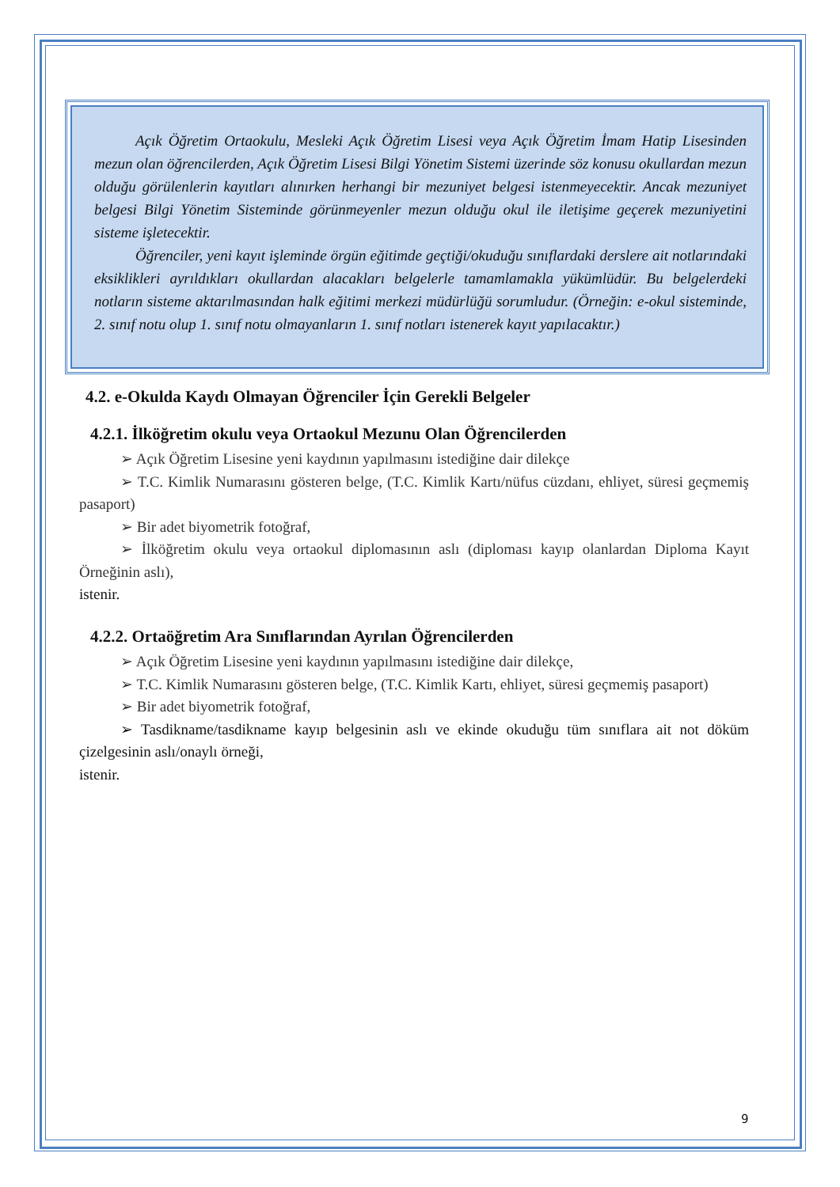Açık Öğretim Ortaokulu, Mesleki Açık Öğretim Lisesi veya Açık Öğretim İmam Hatip Lisesinden mezun olan öğrencilerden, Açık Öğretim Lisesi Bilgi Yönetim Sistemi üzerinde söz konusu okullardan mezun olduğu görülenlerin kayıtları alınırken herhangi bir mezuniyet belgesi istenmeyecektir. Ancak mezuniyet belgesi Bilgi Yönetim Sisteminde görünmeyenler mezun olduğu okul ile iletişime geçerek mezuniyetini sisteme işletecektir.
Öğrenciler, yeni kayıt işleminde örgün eğitimde geçtiği/okuduğu sınıflardaki derslere ait notlarındaki eksiklikleri ayrıldıkları okullardan alacakları belgelerle tamamlamakla yükümlüdür. Bu belgelerdeki notların sisteme aktarılmasından halk eğitimi merkezi müdürlüğü sorumludur. (Örneğin: e-okul sisteminde, 2. sınıf notu olup 1. sınıf notu olmayanların 1. sınıf notları istenerek kayıt yapılacaktır.)
4.2. e-Okulda Kaydı Olmayan Öğrenciler İçin Gerekli Belgeler
4.2.1. İlköğretim okulu veya Ortaokul Mezunu Olan Öğrencilerden
➢ Açık Öğretim Lisesine yeni kaydının yapılmasını istediğine dair dilekçe
➢ T.C. Kimlik Numarasını gösteren belge, (T.C. Kimlik Kartı/nüfus cüzdanı, ehliyet, süresi geçmemiş pasaport)
➢ Bir adet biyometrik fotoğraf,
➢ İlköğretim okulu veya ortaokul diplomasının aslı (diploması kayıp olanlardan Diploma Kayıt Örneğinin aslı),
istenir.
4.2.2. Ortaöğretim Ara Sınıflarından Ayrılan Öğrencilerden
➢ Açık Öğretim Lisesine yeni kaydının yapılmasını istediğine dair dilekçe,
➢ T.C. Kimlik Numarasını gösteren belge, (T.C. Kimlik Kartı, ehliyet, süresi geçmemiş pasaport)
➢ Bir adet biyometrik fotoğraf,
➢ Tasdikname/tasdikname kayıp belgesinin aslı ve ekinde okuduğu tüm sınıflara ait not döküm çizelgesinin aslı/onaylı örneği,
istenir.
9